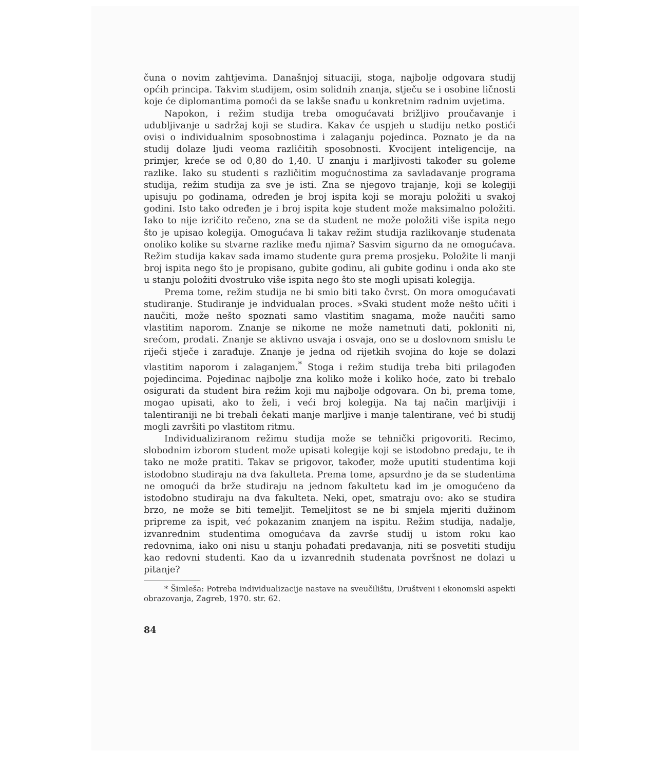čuna o novim zahtjevima. Današnjoj situaciji, stoga, najbolje odgovara studij općih principa. Takvim studijem, osim solidnih znanja, stječu se i osobine ličnosti koje će diplomantima pomoći da se lakše snađu u konkretnim radnim uvjetima.
Napokon, i režim studija treba omogućavati brižljivo proučavanje i udubljivanje u sadržaj koji se studira. Kakav će uspjeh u studiju netko postići ovisi o individualnim sposobnostima i zalaganju pojedinca. Poznato je da na studij dolaze ljudi veoma različitih sposobnosti. Kvocijent inteligencije, na primjer, kreće se od 0,80 do 1,40. U znanju i marljivosti također su goleme razlike. Iako su studenti s različitim mogućnostima za savladavanje programa studija, režim studija za sve je isti. Zna se njegovo trajanje, koji se kolegiji upisuju po godinama, određen je broj ispita koji se moraju položiti u svakoj godini. Isto tako određen je i broj ispita koje student može maksimalno položiti. Iako to nije izričito rečeno, zna se da student ne može položiti više ispita nego što je upisao kolegija. Omogućava li takav režim studija razlikovanje studenata onoliko kolike su stvarne razlike među njima? Sasvim sigurno da ne omogućava. Režim studija kakav sada imamo studente gura prema prosjeku. Položite li manji broj ispita nego što je propisano, gubite godinu, ali gubite godinu i onda ako ste u stanju položiti dvostruko više ispita nego što ste mogli upisati kolegija.
Prema tome, režim studija ne bi smio biti tako čvrst. On mora omogućavati studiranje. Studiranje je indvidualan proces. »Svaki student može nešto učiti i naučiti, može nešto spoznati samo vlastitim snagama, može naučiti samo vlastitim naporom. Znanje se nikome ne može nametnuti dati, pokloniti ni, srećom, prodati. Znanje se aktivno usvaja i osvaja, ono se u doslovnom smislu te riječi stječe i zarađuje. Znanje je jedna od rijetkih svojina do koje se dolazi vlastitim naporom i zalaganjem.<sup>*</sup> Stoga i režim studija treba biti prilagođen pojedincima. Pojedinac najbolje zna koliko može i koliko hoće, zato bi trebalo osigurati da student bira režim koji mu najbolje odgovara. On bi, prema tome, mogao upisati, ako to želi, i veći broj kolegija. Na taj način marljiviji i talentiraniji ne bi trebali čekati manje marljive i manje talentirane, već bi studij mogli završiti po vlastitom ritmu.
Individualiziranom režimu studija može se tehnički prigovoriti. Recimo, slobodnim izborom student može upisati kolegije koji se istodobno predaju, te ih tako ne može pratiti. Takav se prigovor, također, može uputiti studentima koji istodobno studiraju na dva fakulteta. Prema tome, apsurdno je da se studentima ne omogući da brže studiraju na jednom fakultetu kad im je omogućeno da istodobno studiraju na dva fakulteta. Neki, opet, smatraju ovo: ako se studira brzo, ne može se biti temeljit. Temeljitost se ne bi smjela mjeriti dužinom pripreme za ispit, već pokazanim znanjem na ispitu. Režim studija, nadalje, izvanrednim studentima omogućava da završe studij u istom roku kao redovnima, iako oni nisu u stanju pohađati predavanja, niti se posvetiti studiju kao redovni studenti. Kao da u izvanrednih studenata površnost ne dolazi u pitanje?
* Šimleša: Potreba individualizacije nastave na sveučilištu, Društveni i ekonomski aspekti obrazovanja, Zagreb, 1970. str. 62.
84